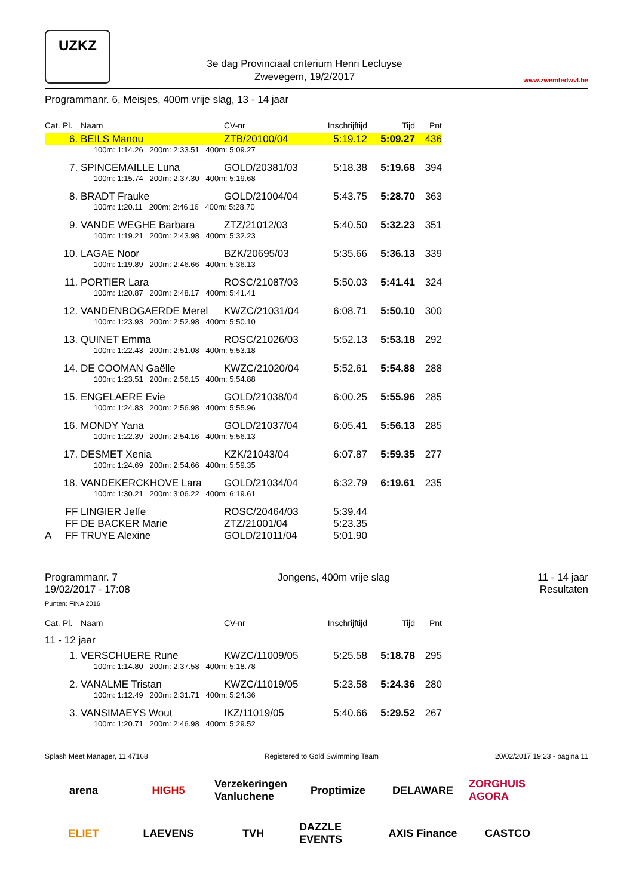UZKZ
3e dag Provinciaal criterium Henri Lecluyse
Zwevegem, 19/2/2017
www.zwemfedwvl.be
Programmanr. 6, Meisjes, 400m vrije slag, 13 - 14 jaar
| Cat. | Pl. | Naam | CV-nr | Inschrijftijd | Tijd | Pnt |
| --- | --- | --- | --- | --- | --- | --- |
| | 6. | BEILS Manou | ZTB/20100/04 | 5:19.12 | 5:09.27 | 436 |
| | | 100m: 1:14.26 200m: 2:33.51 400m: 5:09.27 | | | | |
| | 7. | SPINCEMAILLE Luna | GOLD/20381/03 | 5:18.38 | 5:19.68 | 394 |
| | | 100m: 1:15.74 200m: 2:37.30 400m: 5:19.68 | | | | |
| | 8. | BRADT Frauke | GOLD/21004/04 | 5:43.75 | 5:28.70 | 363 |
| | | 100m: 1:20.11 200m: 2:46.16 400m: 5:28.70 | | | | |
| | 9. | VANDE WEGHE Barbara | ZTZ/21012/03 | 5:40.50 | 5:32.23 | 351 |
| | | 100m: 1:19.21 200m: 2:43.98 400m: 5:32.23 | | | | |
| | 10. | LAGAE Noor | BZK/20695/03 | 5:35.66 | 5:36.13 | 339 |
| | | 100m: 1:19.89 200m: 2:46.66 400m: 5:36.13 | | | | |
| | 11. | PORTIER Lara | ROSC/21087/03 | 5:50.03 | 5:41.41 | 324 |
| | | 100m: 1:20.87 200m: 2:48.17 400m: 5:41.41 | | | | |
| | 12. | VANDENBOGAERDE Merel | KWZC/21031/04 | 6:08.71 | 5:50.10 | 300 |
| | | 100m: 1:23.93 200m: 2:52.98 400m: 5:50.10 | | | | |
| | 13. | QUINET Emma | ROSC/21026/03 | 5:52.13 | 5:53.18 | 292 |
| | | 100m: 1:22.43 200m: 2:51.08 400m: 5:53.18 | | | | |
| | 14. | DE COOMAN Gaëlle | KWZC/21020/04 | 5:52.61 | 5:54.88 | 288 |
| | | 100m: 1:23.51 200m: 2:56.15 400m: 5:54.88 | | | | |
| | 15. | ENGELAERE Evie | GOLD/21038/04 | 6:00.25 | 5:55.96 | 285 |
| | | 100m: 1:24.83 200m: 2:56.98 400m: 5:55.96 | | | | |
| | 16. | MONDY Yana | GOLD/21037/04 | 6:05.41 | 5:56.13 | 285 |
| | | 100m: 1:22.39 200m: 2:54.16 400m: 5:56.13 | | | | |
| | 17. | DESMET Xenia | KZK/21043/04 | 6:07.87 | 5:59.35 | 277 |
| | | 100m: 1:24.69 200m: 2:54.66 400m: 5:59.35 | | | | |
| | 18. | VANDEKERCKHOVE Lara | GOLD/21034/04 | 6:32.79 | 6:19.61 | 235 |
| | | 100m: 1:30.21 200m: 3:06.22 400m: 6:19.61 | | | | |
| | FF | LINGIER Jeffe | ROSC/20464/03 | 5:39.44 | | |
| | FF | DE BACKER Marie | ZTZ/21001/04 | 5:23.35 | | |
| A | FF | TRUYE Alexine | GOLD/21011/04 | 5:01.90 | | |
Programmanr. 7
19/02/2017 - 17:08
Jongens, 400m vrije slag 11 - 14 jaar
Resultaten
Punten: FINA 2016
| Cat. | Pl. | Naam | CV-nr | Inschrijftijd | Tijd | Pnt |
| --- | --- | --- | --- | --- | --- | --- |
| 11 - 12 jaar | | | | | | |
| | 1. | VERSCHUERE Rune | KWZC/11009/05 | 5:25.58 | 5:18.78 | 295 |
| | | 100m: 1:14.80 200m: 2:37.58 400m: 5:18.78 | | | | |
| | 2. | VANALME Tristan | KWZC/11019/05 | 5:23.58 | 5:24.36 | 280 |
| | | 100m: 1:12.49 200m: 2:31.71 400m: 5:24.36 | | | | |
| | 3. | VANSIMAEYS Wout | IKZ/11019/05 | 5:40.66 | 5:29.52 | 267 |
| | | 100m: 1:20.71 200m: 2:46.98 400m: 5:29.52 | | | | |
Splash Meet Manager, 11.47168 Registered to Gold Swimming Team 20/02/2017 19:23 - pagina 11
arena HIGH5 Verzekeringen Vanluchene Proptimize DELAWARE ZORGHUIS AGORA ELIET LAEVENS TVH DAZZLE EVENTS AXIS Finance CASTCO